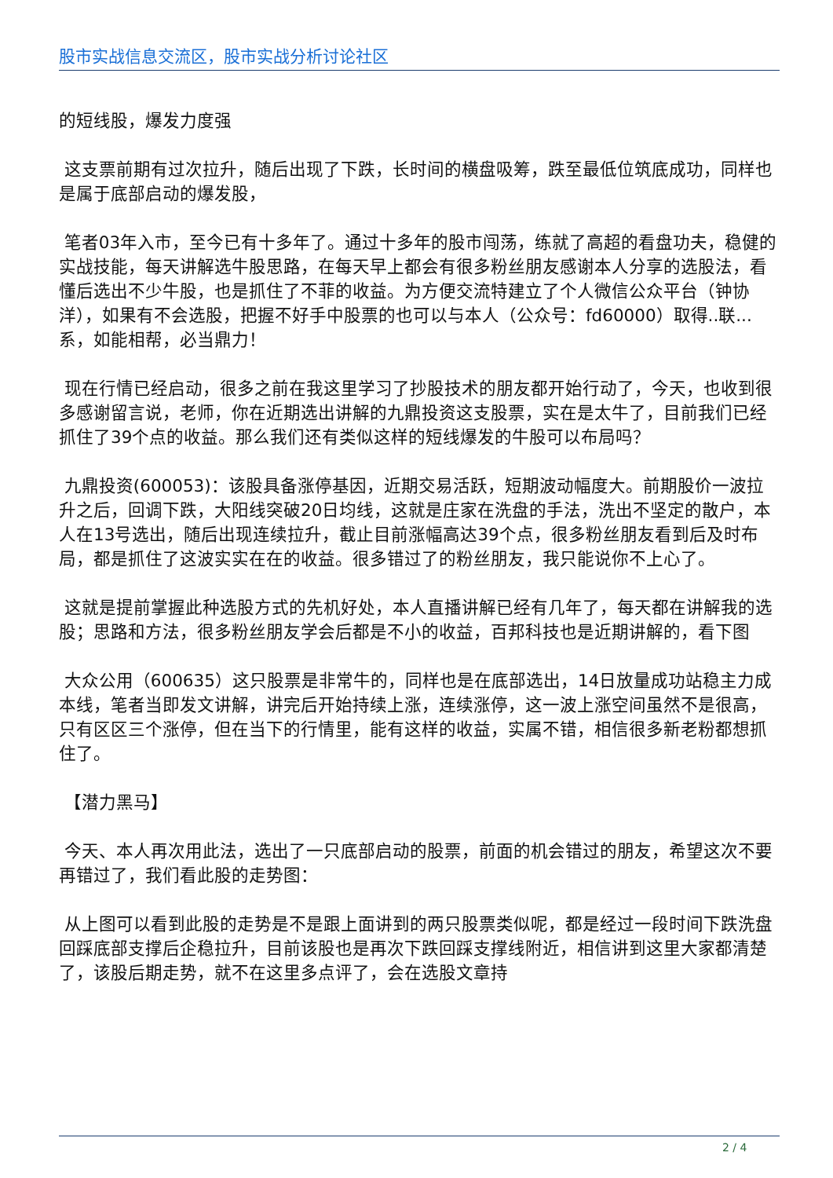股市实战信息交流区，股市实战分析讨论社区
的短线股，爆发力度强
这支票前期有过次拉升，随后出现了下跌，长时间的横盘吸筹，跌至最低位筑底成功，同样也是属于底部启动的爆发股，
笔者03年入市，至今已有十多年了。通过十多年的股市闯荡，练就了高超的看盘功夫，稳健的实战技能，每天讲解选牛股思路，在每天早上都会有很多粉丝朋友感谢本人分享的选股法，看懂后选出不少牛股，也是抓住了不菲的收益。为方便交流特建立了个人微信公众平台（钟协洋），如果有不会选股，把握不好手中股票的也可以与本人（公众号：fd60000）取得..联...系，如能相帮，必当鼎力！
现在行情已经启动，很多之前在我这里学习了抄股技术的朋友都开始行动了，今天，也收到很多感谢留言说，老师，你在近期选出讲解的九鼎投资这支股票，实在是太牛了，目前我们已经抓住了39个点的收益。那么我们还有类似这样的短线爆发的牛股可以布局吗？
九鼎投资(600053)：该股具备涨停基因，近期交易活跃，短期波动幅度大。前期股价一波拉升之后，回调下跌，大阳线突破20日均线，这就是庄家在洗盘的手法，洗出不坚定的散户，本人在13号选出，随后出现连续拉升，截止目前涨幅高达39个点，很多粉丝朋友看到后及时布局，都是抓住了这波实实在在的收益。很多错过了的粉丝朋友，我只能说你不上心了。
这就是提前掌握此种选股方式的先机好处，本人直播讲解已经有几年了，每天都在讲解我的选股；思路和方法，很多粉丝朋友学会后都是不小的收益，百邦科技也是近期讲解的，看下图
大众公用（600635）这只股票是非常牛的，同样也是在底部选出，14日放量成功站稳主力成本线，笔者当即发文讲解，讲完后开始持续上涨，连续涨停，这一波上涨空间虽然不是很高，只有区区三个涨停，但在当下的行情里，能有这样的收益，实属不错，相信很多新老粉都想抓住了。
【潜力黑马】
今天、本人再次用此法，选出了一只底部启动的股票，前面的机会错过的朋友，希望这次不要再错过了，我们看此股的走势图：
从上图可以看到此股的走势是不是跟上面讲到的两只股票类似呢，都是经过一段时间下跌洗盘回踩底部支撑后企稳拉升，目前该股也是再次下跌回踩支撑线附近，相信讲到这里大家都清楚了，该股后期走势，就不在这里多点评了，会在选股文章持
2 / 4